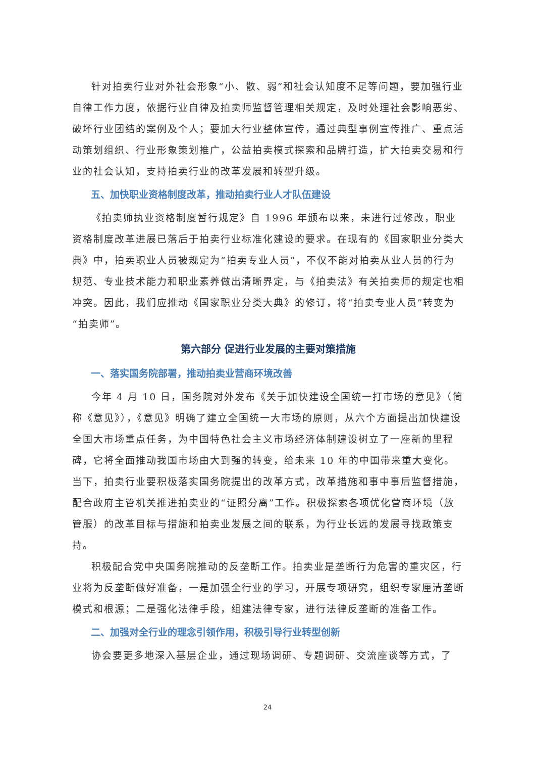针对拍卖行业对外社会形象“小、散、弱”和社会认知度不足等问题，要加强行业自律工作力度，依据行业自律及拍卖师监督管理相关规定，及时处理社会影响恶劣、破坏行业团结的案例及个人；要加大行业整体宣传，通过典型事例宣传推广、重点活动策划组织、行业形象策划推广，公益拍卖模式探索和品牌打造，扩大拍卖交易和行业的社会认知，支持拍卖行业的改革发展和转型升级。
五、加快职业资格制度改革，推动拍卖行业人才队伍建设
《拍卖师执业资格制度暂行规定》自 1996 年颁布以来，未进行过修改，职业资格制度改革进展已落后于拍卖行业标准化建设的要求。在现有的《国家职业分类大典》中，拍卖职业人员被规定为“拍卖专业人员”，不仅不能对拍卖从业人员的行为规范、专业技术能力和职业素养做出清晰界定，与《拍卖法》有关拍卖师的规定也相冲突。因此，我们应推动《国家职业分类大典》的修订，将“拍卖专业人员”转变为“拍卖师”。
第六部分 促进行业发展的主要对策措施
一、落实国务院部署，推动拍卖业营商环境改善
今年 4 月 10 日，国务院对外发布《关于加快建设全国统一打市场的意见》（简称《意见》），《意见》明确了建立全国统一大市场的原则，从六个方面提出加快建设全国大市场重点任务，为中国特色社会主义市场经济体制建设树立了一座新的里程碑，它将全面推动我国市场由大到强的转变，给未来 10 年的中国带来重大变化。当下，拍卖行业要积极落实国务院提出的改革方式，改革措施和事中事后监督措施，配合政府主管机关推进拍卖业的“证照分离”工作。积极探索各项优化营商环境（放管服）的改革目标与措施和拍卖业发展之间的联系，为行业长远的发展寻找政策支持。
积极配合党中央国务院推动的反垄断工作。拍卖业是垄断行为危害的重灾区，行业将为反垄断做好准备，一是加强全行业的学习，开展专项研究，组织专家厘清垄断模式和根源；二是强化法律手段，组建法律专家，进行法律反垄断的准备工作。
二、加强对全行业的理念引领作用，积极引导行业转型创新
协会要更多地深入基层企业，通过现场调研、专题调研、交流座谈等方式，了
24